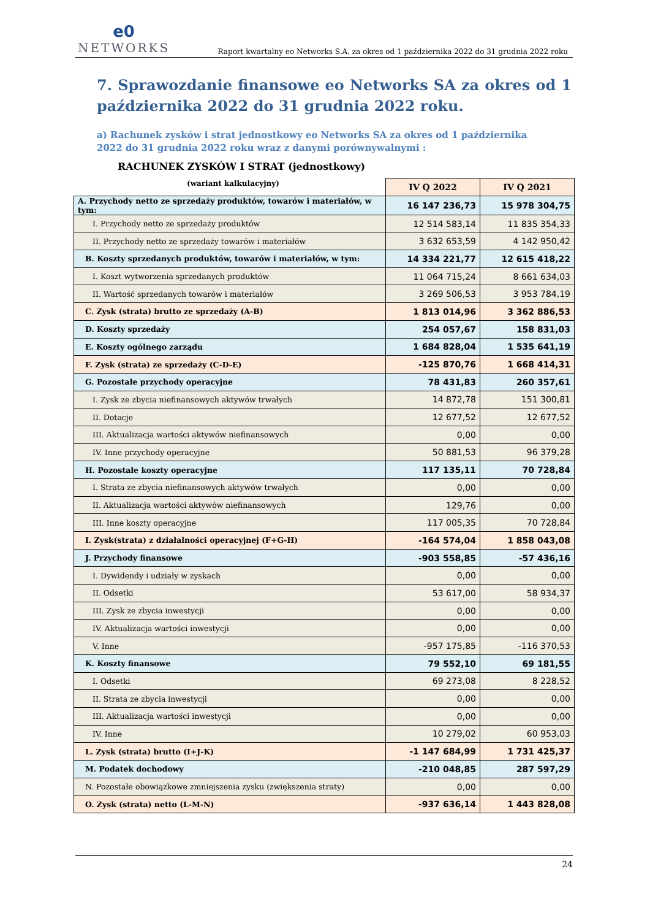e0
NETWORKS
Raport kwartalny eo Networks S.A. za okres od 1 października 2022 do 31 grudnia 2022 roku
7. Sprawozdanie finansowe eo Networks SA za okres od 1 października 2022 do 31 grudnia 2022 roku.
a) Rachunek zysków i strat jednostkowy eo Networks SA za okres od 1 października 2022 do 31 grudnia 2022 roku wraz z danymi porównywalnymi :
RACHUNEK ZYSKÓW I STRAT (jednostkowy)
(wariant kalkulacyjny)
| | IV Q 2022 | IV Q 2021 |
| A. Przychody netto ze sprzedaży produktów, towarów i materiałów, w tym: | 16 147 236,73 | 15 978 304,75 |
| I. Przychody netto ze sprzedaży produktów | 12 514 583,14 | 11 835 354,33 |
| II. Przychody netto ze sprzedaży towarów i materiałów | 3 632 653,59 | 4 142 950,42 |
| B. Koszty sprzedanych produktów, towarów i materiałów, w tym: | 14 334 221,77 | 12 615 418,22 |
| I. Koszt wytworzenia sprzedanych produktów | 11 064 715,24 | 8 661 634,03 |
| II. Wartość sprzedanych towarów i materiałów | 3 269 506,53 | 3 953 784,19 |
| C. Zysk (strata) brutto ze sprzedaży (A-B) | 1 813 014,96 | 3 362 886,53 |
| D. Koszty sprzedaży | 254 057,67 | 158 831,03 |
| E. Koszty ogólnego zarządu | 1 684 828,04 | 1 535 641,19 |
| F. Zysk (strata) ze sprzedaży (C-D-E) | -125 870,76 | 1 668 414,31 |
| G. Pozostałe przychody operacyjne | 78 431,83 | 260 357,61 |
| I. Zysk ze zbycia niefinansowych aktywów trwałych | 14 872,78 | 151 300,81 |
| II. Dotacje | 12 677,52 | 12 677,52 |
| III. Aktualizacja wartości aktywów niefinansowych | 0,00 | 0,00 |
| IV. Inne przychody operacyjne | 50 881,53 | 96 379,28 |
| H. Pozostałe koszty operacyjne | 117 135,11 | 70 728,84 |
| I. Strata ze zbycia niefinansowych aktywów trwałych | 0,00 | 0,00 |
| II. Aktualizacja wartości aktywów niefinansowych | 129,76 | 0,00 |
| III. Inne koszty operacyjne | 117 005,35 | 70 728,84 |
| I. Zysk(strata) z działalności operacyjnej (F+G-H) | -164 574,04 | 1 858 043,08 |
| J. Przychody finansowe | -903 558,85 | -57 436,16 |
| I. Dywidendy i udziały w zyskach | 0,00 | 0,00 |
| II. Odsetki | 53 617,00 | 58 934,37 |
| III. Zysk ze zbycia inwestycji | 0,00 | 0,00 |
| IV. Aktualizacja wartości inwestycji | 0,00 | 0,00 |
| V. Inne | -957 175,85 | -116 370,53 |
| K. Koszty finansowe | 79 552,10 | 69 181,55 |
| I. Odsetki | 69 273,08 | 8 228,52 |
| II. Strata ze zbycia inwestycji | 0,00 | 0,00 |
| III. Aktualizacja wartości inwestycji | 0,00 | 0,00 |
| IV. Inne | 10 279,02 | 60 953,03 |
| L. Zysk (strata) brutto (I+J-K) | -1 147 684,99 | 1 731 425,37 |
| M. Podatek dochodowy | -210 048,85 | 287 597,29 |
| N. Pozostałe obowiązkowe zmniejszenia zysku (zwiększenia straty) | 0,00 | 0,00 |
| O. Zysk (strata) netto (L-M-N) | -937 636,14 | 1 443 828,08 |
24